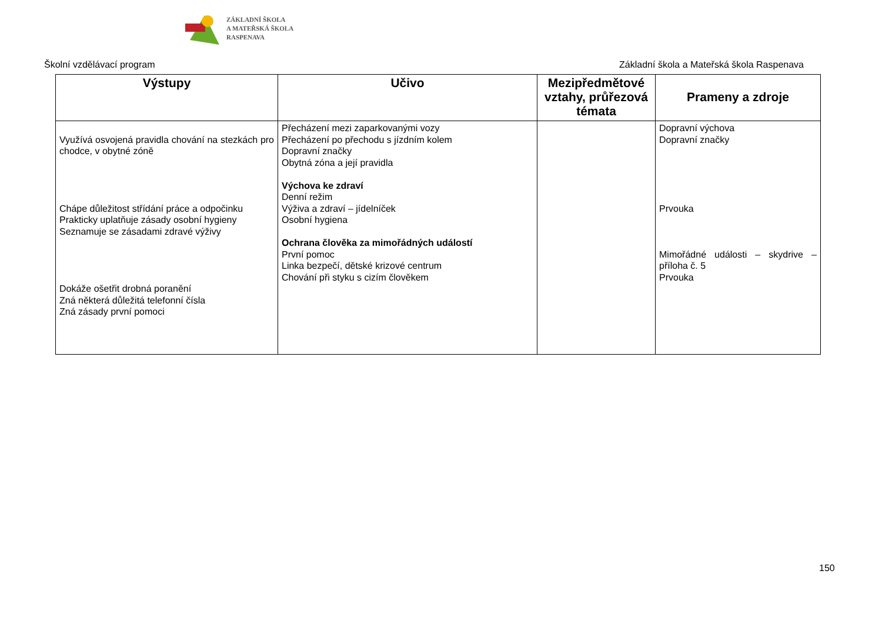ZÁKLADNÍ ŠKOLA
A MATEŘSKÁ ŠKOLA
RASPENAVA
Školní vzdělávací program Základní škola a Mateřská škola Raspenava
| Výstupy | Učivo | Mezipředmětové vztahy, průřezová témata | Prameny a zdroje |
| --- | --- | --- | --- |
| Využívá osvojená pravidla chování na stezkách pro chodce, v obytné zóně Chápe důležitost střídání práce a odpočinku Prakticky uplatňuje zásady osobní hygieny Seznamuje se zásadami zdravé výživy Dokáže ošetřit drobná poranění Zná některá důležitá telefonní čísla Zná zásady první pomoci | Přecházení mezi zaparkovanými vozy Přecházení po přechodu s jízdním kolem Dopravní značky Obytná zóna a její pravidla Výchova ke zdraví Denní režim Výživa a zdraví – jídelníček Osobní hygiena Ochrana člověka za mimořádných událostí První pomoc Linka bezpečí, dětské krizové centrum Chování při styku s cizím člověkem | | Dopravní výchova Dopravní značky Prvouka Mimořádné události – skydrive – příloha č. 5 Prvouka |
150